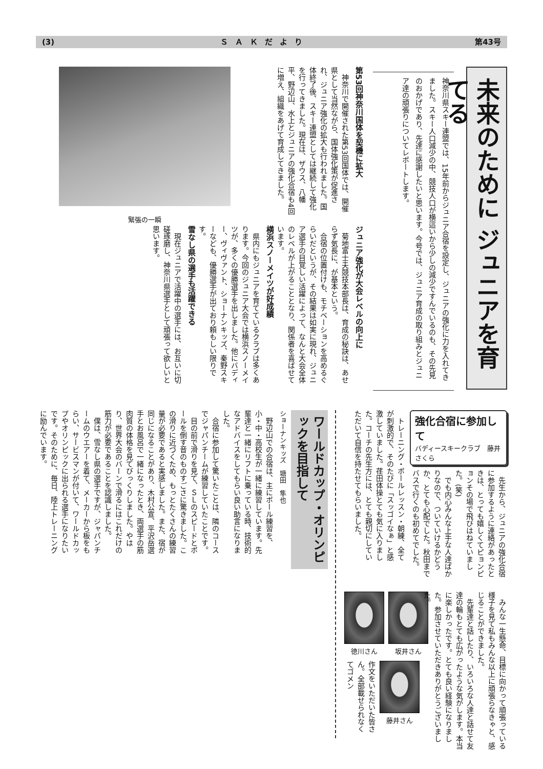(3) ＳＡＫだより 第43号
未来のために ジュニアを育てる
神奈川県スキー連盟では、15年前からジュニア合宿を設定し、ジュニアの強化に力を入れてきました。スキー人口減少の中、競技人口が横這いから少しの減少ですんでいるのも、その先見のおかげであり、先達に感謝したいと思います。今号では、ジュニア育成の取り組みとジュニア達の頑張りについてレポートします。
第53回神奈川国体を契機に拡大
神奈川で開催された第53回国体では、開催県として当然ながら、国体強化策が促進され、ジュニア強化の拡大も行われました。国体終了後、スキー連盟としては継続して強化を行ってきました。現在は、ザウス、八幡平、野辺山、水上とジュニアの強化合宿も4回に増え、組織をあげて育成してきました。
緊張の一瞬
ジュニア強化が大会レベルの向上に
菊地富士夫競技本部長は、育成の秘訣は、あせらず気長に、が基本という。
合宿の位置付けも、モチベーションを高めるぐらいだというが、その結果は如実に現れ、ジュニア選手の目覚しい活躍によって、なんと大会全体のレベルが上がることとなり、関係者を喜ばせています。
横浜スノーメイツが好成績
県内にもジュニアを育てているクラブは多くあります。今回のジュニア大会では横浜スノーメイツが、多くの優勝選手を出しました。他にバディー、ヴィヴァント、ショーナンキッズ、秦野スキーなども、優勝選手が出ており頼もしい限りです。
雪なし県の選手も活躍できる
現在ジュニアで活躍中の選手には、お互いに切磋琢磨し、神奈川県選手として頑張って欲しいと思います。
強化合宿に参加して
バディースキークラブ　藤井さくら
先生から、ジュニアの強化合宿に参加するように連絡があったときは、とっても嬉しくてピョンピョンその場で飛びはねていました。(笑)
でも内心みんな上手な人達ばかりなので、ついていけるかどうか、とても心配でした。秋田までバスで行くのも初めてでした。
トレーニング・ポールレッスン・朝練、全てが刺激的で、そのたびに「スッゴイなぁ」と感激していました。荏田体操とても気に入りました。コーチの先生方には、とても親切にしていただいて自信を持たせてもらいました。
みんな一生懸命、目標に向かって頑張っている様子を見て私もみんな以上に頑張らなきゃと、感じることができました。
先輩達と話したり、いろいろな人達と話せて友達の輪もとても広がったような気がします。本当に楽しかったです。とても良い経験になりました。参加させていただきありがとうございました。
徳川さん 坂井さん
藤井さん
作文をいただいた皆さん。全部載せられなくてゴメン
ワールドカップ・オリンピックを目指して
ショーナンキッズ　塘田　隼也
野辺山での合宿は、主にポール練習を、小・中・高校生が一緒に練習しています。先輩達と一緒にリフトに乗っている時、技術的なアドバイスをしてもらい良い助言になりました。
合宿に参加して驚いたことは、隣のコースでジャパンチームが練習していたことです。
目の前で滑りを見て、ＳＬのスピードとポールを倒す音のものすごさに驚きました。この滑りに近づくため、もっとたくさんの練習量が必要であると実感しました。また、宿が同じになることがあり、木村公宣、平沢岳選手とお風呂で一緒になったとき、両選手の筋肉質の体格を見てびっくりしました。やはり、世界大会のバーンで滑るにはこれだけの筋力が必要であることを認識しました。
僕は、雪なし県の選手ですが、ジャパンチームのウエアーを着て、メーカーから板をもらい、サービスマンが付いて、ワールドカップやオリンピックに出られる選手になりたいです。そのために、毎日、陸上トレーニングに励んでいます。